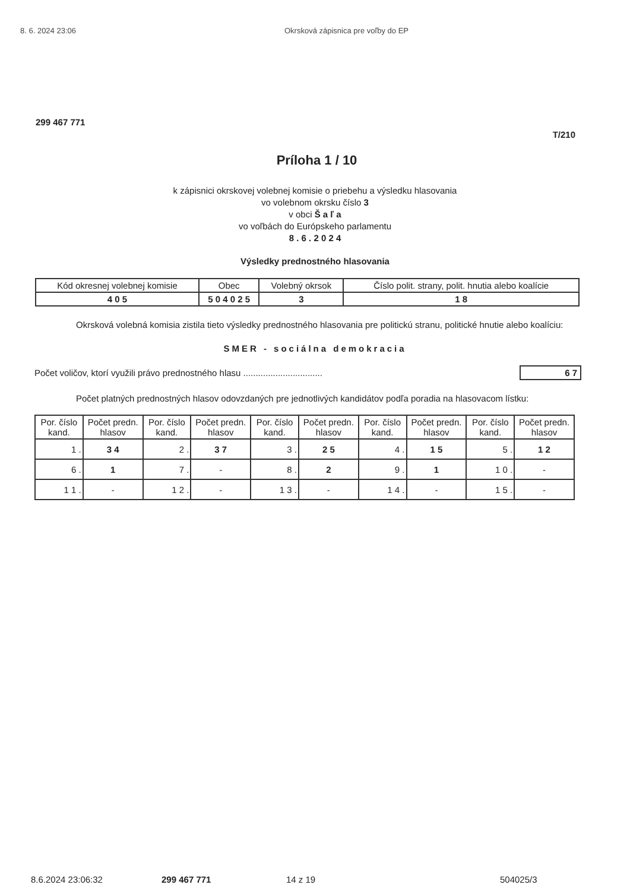8. 6. 2024 23:06 Okrsková zápisnica pre voľby do EP
299 467 771
T/210
Príloha 1 / 10
k zápisnici okrskovej volebnej komisie o priebehu a výsledku hlasovania
vo volebnom okrsku číslo 3
v obci Š a ľ a
vo voľbách do Európskeho parlamentu
8 . 6 . 2 0 2 4
Výsledky prednostného hlasovania
| Kód okresnej volebnej komisie | Obec | Volebný okrsok | Číslo polit. strany, polit. hnutia alebo koalície |
| --- | --- | --- | --- |
| 4 0 5 | 5 0 4 0 2 5 | 3 | 1 8 |
Okrsková volebná komisia zistila tieto výsledky prednostného hlasovania pre politickú stranu, politické hnutie alebo koalíciu:
SMER - sociálna demokracia
Počet voličov, ktorí využili právo prednostného hlasu ................................ 6 7
Počet platných prednostných hlasov odovzdaných pre jednotlivých kandidátov podľa poradia na hlasovacom lístku:
| Por. číslo kand. | Počet predn. hlasov | Por. číslo kand. | Počet predn. hlasov | Por. číslo kand. | Počet predn. hlasov | Por. číslo kand. | Počet predn. hlasov | Por. číslo kand. | Počet predn. hlasov |
| --- | --- | --- | --- | --- | --- | --- | --- | --- | --- |
| 1 . | 3 4 | 2 . | 3 7 | 3 . | 2 5 | 4 . | 1 5 | 5 . | 1 2 |
| 6 . | 1 | 7 . | - | 8 . | 2 | 9 . | 1 | 1 0 . | - |
| 1 1 . | - | 1 2 . | - | 1 3 . | - | 1 4 . | - | 1 5 . | - |
8.6.2024 23:06:32 299 467 771 14 z 19 504025/3